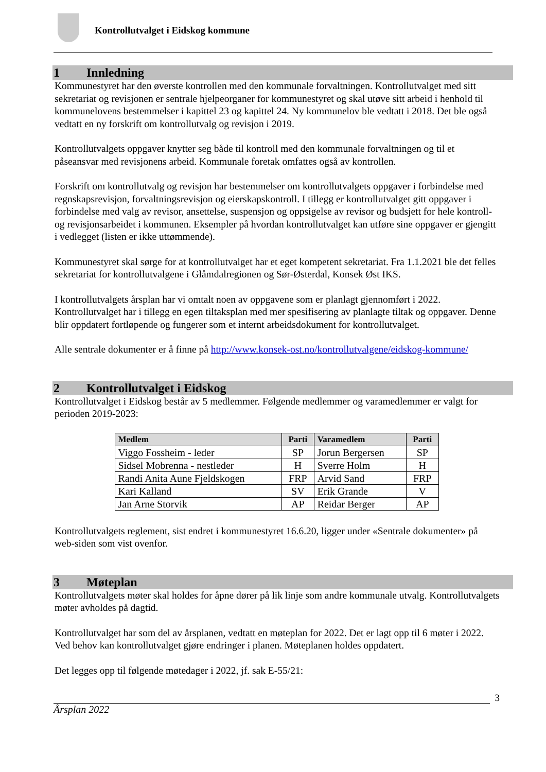Kontrollutvalget i Eidskog kommune
1 Innledning
Kommunestyret har den øverste kontrollen med den kommunale forvaltningen. Kontrollutvalget med sitt sekretariat og revisjonen er sentrale hjelpeorganer for kommunestyret og skal utøve sitt arbeid i henhold til kommunelovens bestemmelser i kapittel 23 og kapittel 24. Ny kommunelov ble vedtatt i 2018. Det ble også vedtatt en ny forskrift om kontrollutvalg og revisjon i 2019.
Kontrollutvalgets oppgaver knytter seg både til kontroll med den kommunale forvaltningen og til et påseansvar med revisjonens arbeid. Kommunale foretak omfattes også av kontrollen.
Forskrift om kontrollutvalg og revisjon har bestemmelser om kontrollutvalgets oppgaver i forbindelse med regnskapsrevisjon, forvaltningsrevisjon og eierskapskontroll. I tillegg er kontrollutvalget gitt oppgaver i forbindelse med valg av revisor, ansettelse, suspensjon og oppsigelse av revisor og budsjett for hele kontroll- og revisjonsarbeidet i kommunen. Eksempler på hvordan kontrollutvalget kan utføre sine oppgaver er gjengitt i vedlegget (listen er ikke uttømmende).
Kommunestyret skal sørge for at kontrollutvalget har et eget kompetent sekretariat. Fra 1.1.2021 ble det felles sekretariat for kontrollutvalgene i Glåmdalregionen og Sør-Østerdal, Konsek Øst IKS.
I kontrollutvalgets årsplan har vi omtalt noen av oppgavene som er planlagt gjennomført i 2022. Kontrollutvalget har i tillegg en egen tiltaksplan med mer spesifisering av planlagte tiltak og oppgaver. Denne blir oppdatert fortløpende og fungerer som et internt arbeidsdokument for kontrollutvalget.
Alle sentrale dokumenter er å finne på http://www.konsek-ost.no/kontrollutvalgene/eidskog-kommune/
2 Kontrollutvalget i Eidskog
Kontrollutvalget i Eidskog består av 5 medlemmer. Følgende medlemmer og varamedlemmer er valgt for perioden 2019-2023:
| Medlem | Parti | Varamedlem | Parti |
| --- | --- | --- | --- |
| Viggo Fossheim - leder | SP | Jorun Bergersen | SP |
| Sidsel Mobrenna - nestleder | H | Sverre Holm | H |
| Randi Anita Aune Fjeldskogen | FRP | Arvid Sand | FRP |
| Kari Kalland | SV | Erik Grande | V |
| Jan Arne Storvik | AP | Reidar Berger | AP |
Kontrollutvalgets reglement, sist endret i kommunestyret 16.6.20, ligger under «Sentrale dokumenter» på web-siden som vist ovenfor.
3 Møteplan
Kontrollutvalgets møter skal holdes for åpne dører på lik linje som andre kommunale utvalg. Kontrollutvalgets møter avholdes på dagtid.
Kontrollutvalget har som del av årsplanen, vedtatt en møteplan for 2022. Det er lagt opp til 6 møter i 2022. Ved behov kan kontrollutvalget gjøre endringer i planen. Møteplanen holdes oppdatert.
Det legges opp til følgende møtedager i 2022, jf. sak E-55/21:
3
Årsplan 2022